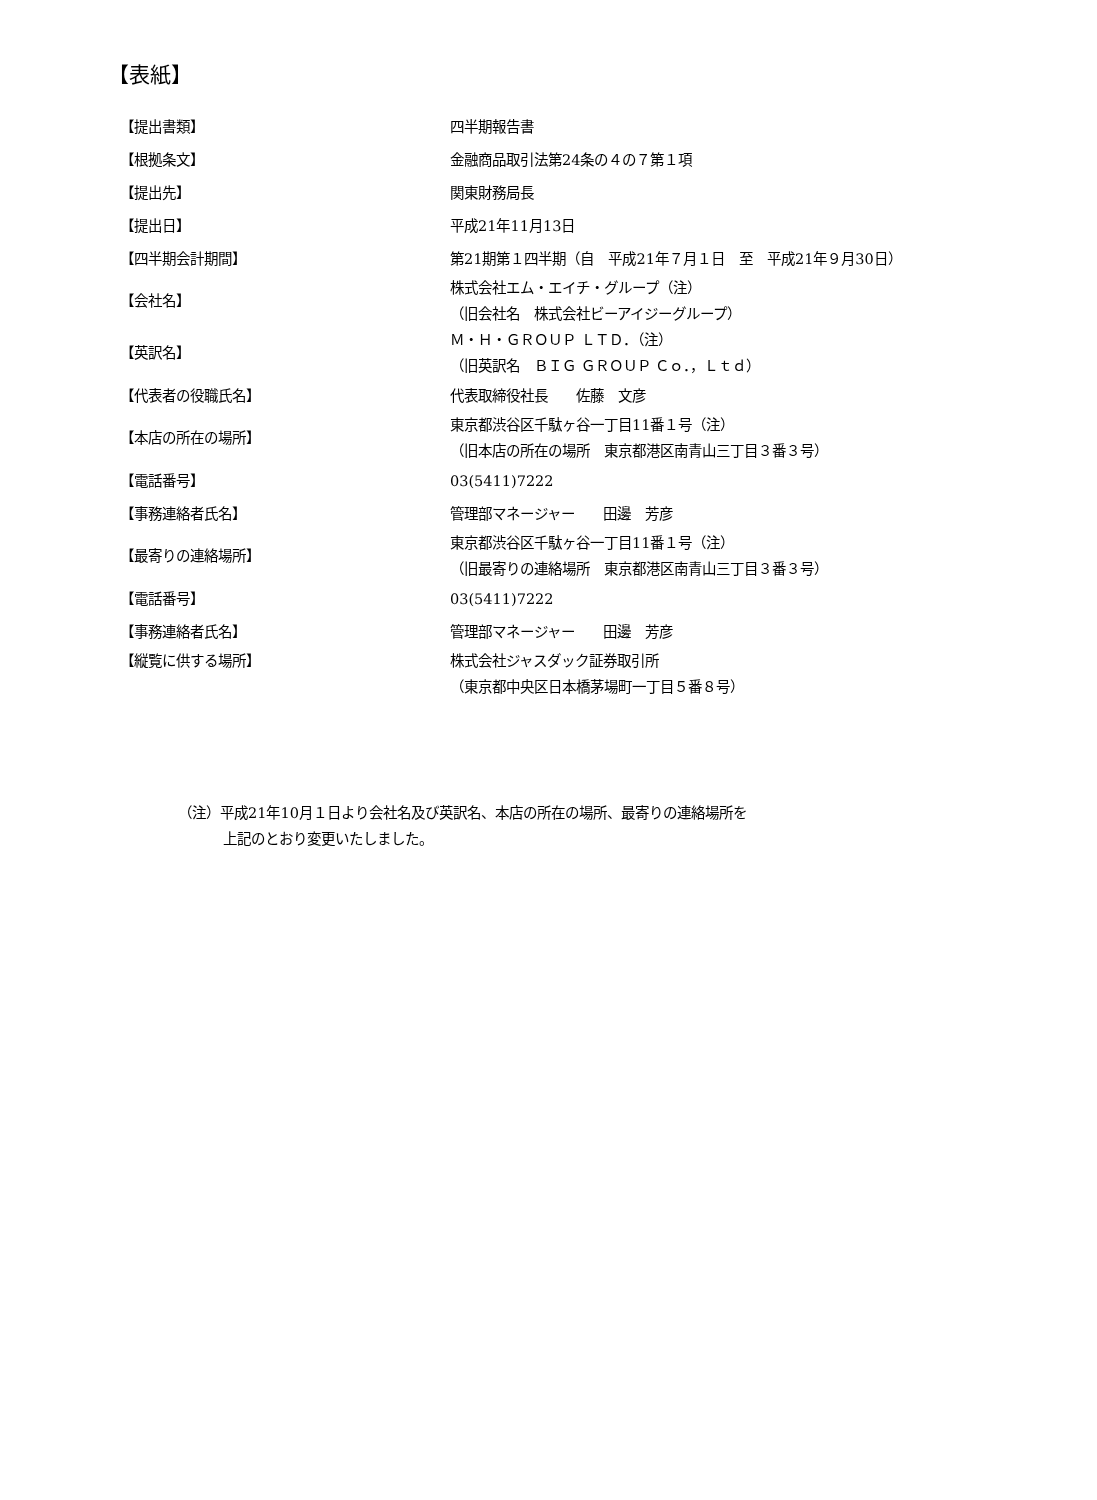【表紙】
| 【提出書類】 | 四半期報告書 |
| 【根拠条文】 | 金融商品取引法第24条の４の７第１項 |
| 【提出先】 | 関東財務局長 |
| 【提出日】 | 平成21年11月13日 |
| 【四半期会計期間】 | 第21期第１四半期（自 平成21年７月１日 至 平成21年９月30日） |
| 【会社名】 | 株式会社エム・エイチ・グループ（注） （旧会社名 株式会社ビーアイジーグループ） |
| 【英訳名】 | Ｍ・Ｈ・ＧＲＯＵＰ ＬＴＤ．（注） （旧英訳名 ＢＩＧ ＧＲＯＵＰ Ｃｏ．，Ｌｔｄ） |
| 【代表者の役職氏名】 | 代表取締役社長 佐藤 文彦 |
| 【本店の所在の場所】 | 東京都渋谷区千駄ヶ谷一丁目11番１号（注） （旧本店の所在の場所 東京都港区南青山三丁目３番３号） |
| 【電話番号】 | 03(5411)7222 |
| 【事務連絡者氏名】 | 管理部マネージャー 田邊 芳彦 |
| 【最寄りの連絡場所】 | 東京都渋谷区千駄ヶ谷一丁目11番１号（注） （旧最寄りの連絡場所 東京都港区南青山三丁目３番３号） |
| 【電話番号】 | 03(5411)7222 |
| 【事務連絡者氏名】 | 管理部マネージャー 田邊 芳彦 |
| 【縦覧に供する場所】 | 株式会社ジャスダック証券取引所 （東京都中央区日本橋茅場町一丁目５番８号） |
（注）平成21年10月１日より会社名及び英訳名、本店の所在の場所、最寄りの連絡場所を
上記のとおり変更いたしました。